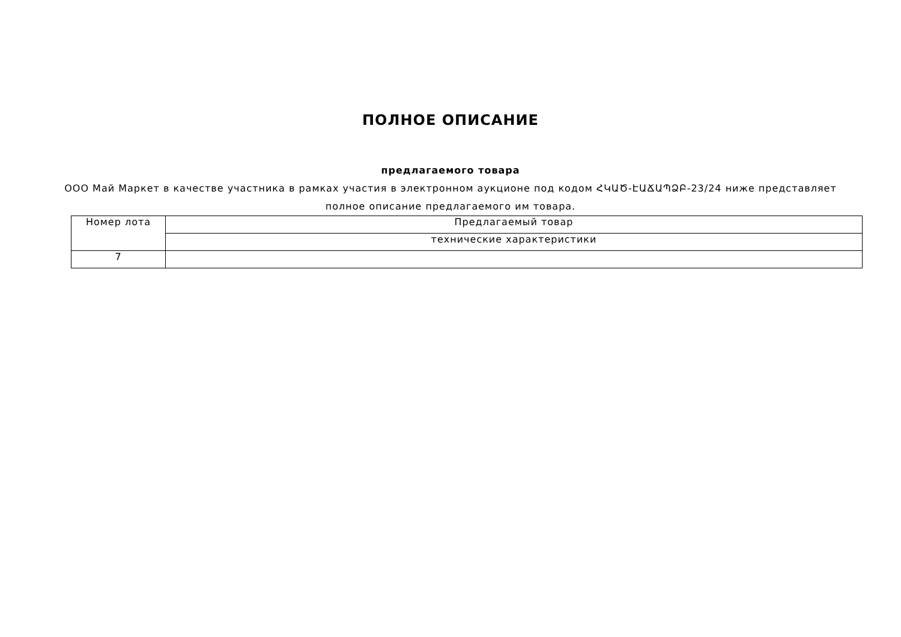ПОЛНОЕ ОПИСАНИЕ
предлагаемого товара
ООО Май Маркет в качестве участника в рамках участия в электронном аукционе под кодом ՀԿԱԾ-ԷԱՃԱՊՁԲ-23/24 ниже представляет полное описание предлагаемого им товара.
| Номер лота | Предлагаемый товар |
| | технические характеристики |
| 7 | |